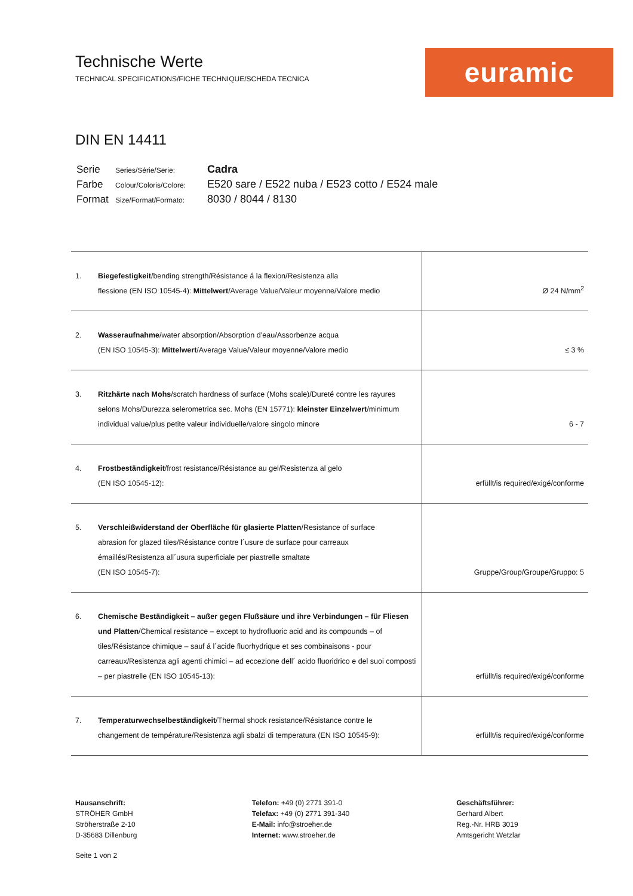Technische Werte
TECHNICAL SPECIFICATIONS/FICHE TECHNIQUE/SCHEDA TECNICA
euramic
DIN EN 14411
| Serie | Series/Série/Serie: | Cadra |
| Farbe | Colour/Coloris/Colore: | E520 sare / E522 nuba / E523 cotto / E524 male |
| Format | Size/Format/Formato: | 8030 / 8044 / 8130 |
| 1. | Biegefestigkeit /bending strength/Résistance á la flexion/Resistenza alla flessione (EN ISO 10545-4): Mittelwert /Average Value/Valeur moyenne/Valore medio | Ø 24 N/mm<sup>2</sup> |
| 2. | Wasseraufnahme /water absorption/Absorption d’eau/Assorbenze acqua (EN ISO 10545-3): Mittelwert /Average Value/Valeur moyenne/Valore medio | ≤ 3 % |
| 3. | Ritzhärte nach Mohs /scratch hardness of surface (Mohs scale)/Dureté contre les rayures selons Mohs/Durezza selerometrica sec. Mohs (EN 15771): kleinster Einzelwert /minimum individual value/plus petite valeur individuelle/valore singolo minore | 6 - 7 |
| 4. | Frostbeständigkeit /frost resistance/Résistance au gel/Resistenza al gelo (EN ISO 10545-12): | erfüllt/is required/exigé/conforme |
| 5. | Verschleißwiderstand der Oberfläche für glasierte Platten /Resistance of surface abrasion for glazed tiles/Résistance contre l´usure de surface pour carreaux émaillés/Resistenza all´usura superficiale per piastrelle smaltate (EN ISO 10545-7): | Gruppe/Group/Groupe/Gruppo: 5 |
| 6. | Chemische Beständigkeit – außer gegen Flußsäure und ihre Verbindungen – für Fliesen und Platten /Chemical resistance – except to hydrofluoric acid and its compounds – of tiles/Résistance chimique – sauf á l´acide fluorhydrique et ses combinaisons - pour carreaux/Resistenza agli agenti chimici – ad eccezione dell´ acido fluoridrico e del suoi composti – per piastrelle (EN ISO 10545-13): | erfüllt/is required/exigé/conforme |
| 7. | Temperaturwechselbeständigkeit /Thermal shock resistance/Résistance contre le changement de température/Resistenza agli sbalzi di temperatura (EN ISO 10545-9): | erfüllt/is required/exigé/conforme |
Hausanschrift:
STRÖHER GmbH
Ströherstraße 2-10
D-35683 Dillenburg
Telefon: +49 (0) 2771 391-0
Telefax: +49 (0) 2771 391-340
E-Mail: info@stroeher.de
Internet: www.stroeher.de
Geschäftsführer:
Gerhard Albert
Reg.-Nr. HRB 3019
Amtsgericht Wetzlar
Seite 1 von 2